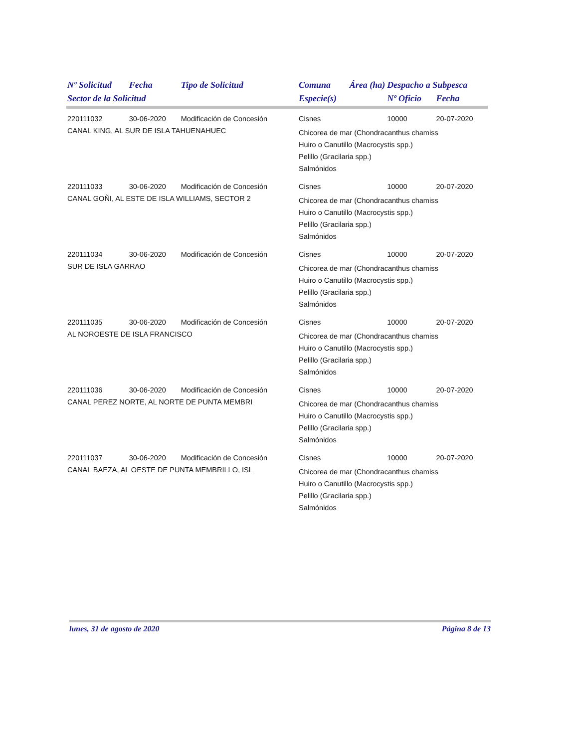| Nº Solicitud | Fecha | Tipo de Solicitud | Comuna | Área (ha) | Despacho a Subpesca | |
| --- | --- | --- | --- | --- | --- | --- |
| Sector de la Solicitud | | | Especie(s) | | Nº Oficio | Fecha |
| 220111032 | 30-06-2020 | Modificación de Concesión | Cisnes | | 10000 | 20-07-2020 |
| CANAL KING, AL SUR DE ISLA TAHUENAHUEC | | | Chicorea de mar (Chondracanthus chamiss Huiro o Canutillo (Macrocystis spp.) Pelillo (Gracilaria spp.) Salmónidos | | | |
| 220111033 | 30-06-2020 | Modificación de Concesión | Cisnes | | 10000 | 20-07-2020 |
| CANAL GOÑI, AL ESTE DE ISLA WILLIAMS, SECTOR 2 | | | Chicorea de mar (Chondracanthus chamiss Huiro o Canutillo (Macrocystis spp.) Pelillo (Gracilaria spp.) Salmónidos | | | |
| 220111034 | 30-06-2020 | Modificación de Concesión | Cisnes | | 10000 | 20-07-2020 |
| SUR DE ISLA GARRAO | | | Chicorea de mar (Chondracanthus chamiss Huiro o Canutillo (Macrocystis spp.) Pelillo (Gracilaria spp.) Salmónidos | | | |
| 220111035 | 30-06-2020 | Modificación de Concesión | Cisnes | | 10000 | 20-07-2020 |
| AL NOROESTE DE ISLA FRANCISCO | | | Chicorea de mar (Chondracanthus chamiss Huiro o Canutillo (Macrocystis spp.) Pelillo (Gracilaria spp.) Salmónidos | | | |
| 220111036 | 30-06-2020 | Modificación de Concesión | Cisnes | | 10000 | 20-07-2020 |
| CANAL PEREZ NORTE, AL NORTE DE PUNTA MEMBRI | | | Chicorea de mar (Chondracanthus chamiss Huiro o Canutillo (Macrocystis spp.) Pelillo (Gracilaria spp.) Salmónidos | | | |
| 220111037 | 30-06-2020 | Modificación de Concesión | Cisnes | | 10000 | 20-07-2020 |
| CANAL BAEZA, AL OESTE DE PUNTA MEMBRILLO, ISL | | | Chicorea de mar (Chondracanthus chamiss Huiro o Canutillo (Macrocystis spp.) Pelillo (Gracilaria spp.) Salmónidos | | | |
lunes, 31 de agosto de 2020 Página 8 de 13